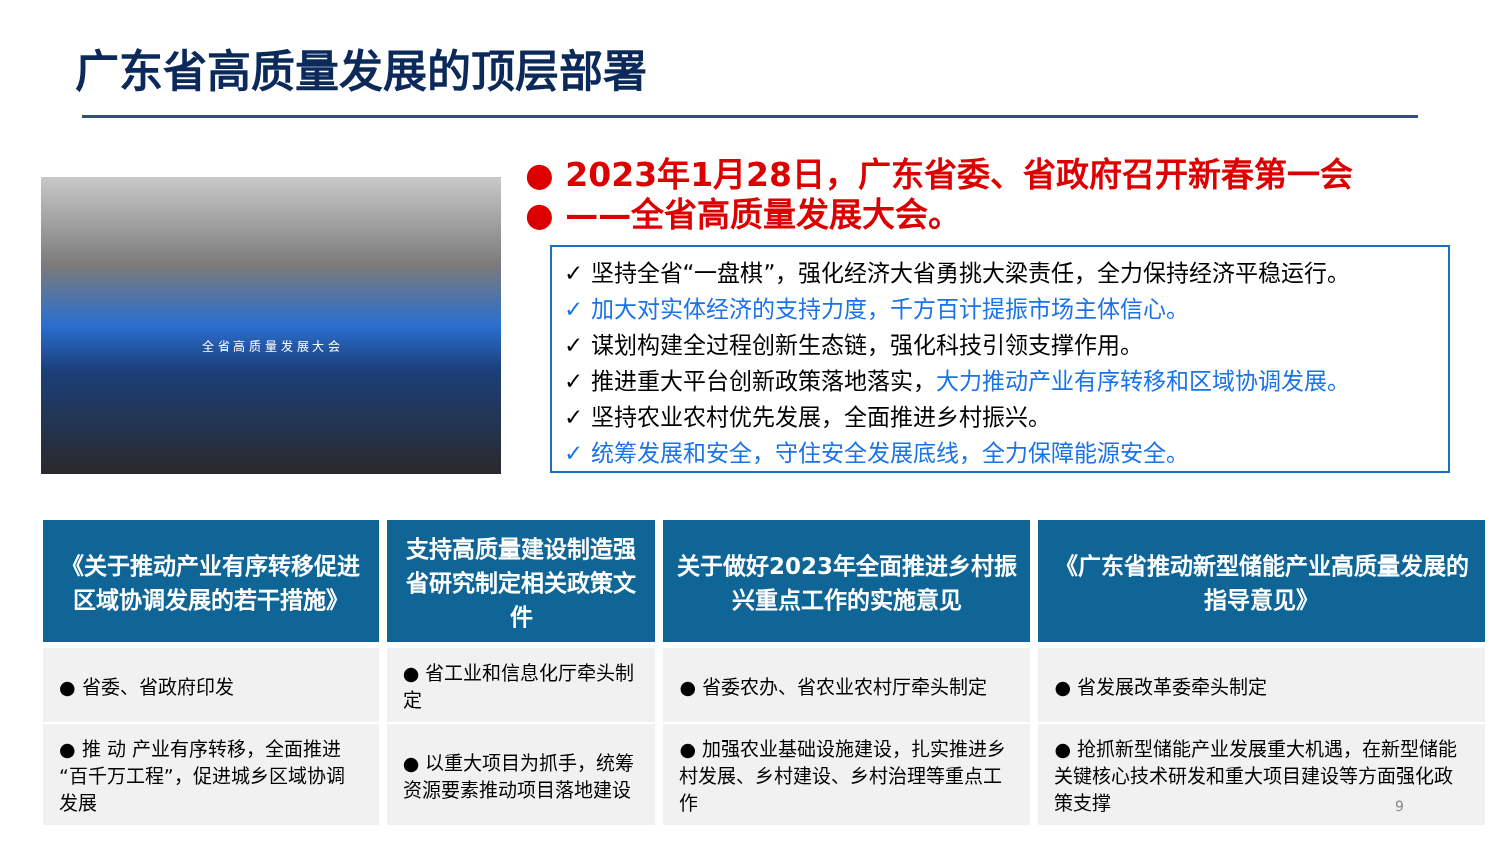广东省高质量发展的顶层部署
全 省 高 质 量 发 展 大 会
● 2023年1月28日，广东省委、省政府召开新春第一会
● ——全省高质量发展大会。
✓ 坚持全省“一盘棋”，强化经济大省勇挑大梁责任，全力保持经济平稳运行。
✓ 加大对实体经济的支持力度，千方百计提振市场主体信心。
✓ 谋划构建全过程创新生态链，强化科技引领支撑作用。
✓ 推进重大平台创新政策落地落实，大力推动产业有序转移和区域协调发展。
✓ 坚持农业农村优先发展，全面推进乡村振兴。
✓ 统筹发展和安全，守住安全发展底线，全力保障能源安全。
| 《关于推动产业有序转移促进区域协调发展的若干措施》 | 支持高质量建设制造强省研究制定相关政策文件 | 关于做好2023年全面推进乡村振兴重点工作的实施意见 | 《广东省推动新型储能产业高质量发展的指导意见》 |
| --- | --- | --- | --- |
| ● 省委、省政府印发 | ● 省工业和信息化厅牵头制定 | ● 省委农办、省农业农村厅牵头制定 | ● 省发展改革委牵头制定 |
| ● 推 动 产业有序转移，全面推进“百千万工程”，促进城乡区域协调发展 | ● 以重大项目为抓手，统筹资源要素推动项目落地建设 | ● 加强农业基础设施建设，扎实推进乡村发展、乡村建设、乡村治理等重点工作 | ● 抢抓新型储能产业发展重大机遇，在新型储能关键核心技术研发和重大项目建设等方面强化政策支撑 |
9